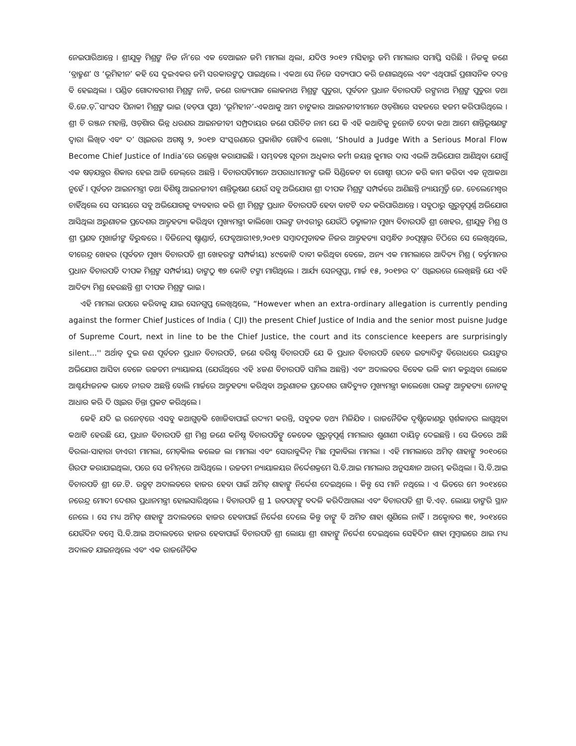ନେଇପାରିଥାନ୍ତେ । ଶ୍ରୀଯୁକ୍ତ ମିଶ୍ରଙ୍କ ନିଜ ନାଁ’ରେ ଏକ ବେଆଇନ ଜମି ମାମଲା ଥିଲା, ଯଦିଓ ୨୦୧୨ ମସିହାରୁ ଜମି ମାମଲାର ସମାପ୍ତି ସରିଛି । ନିଜକୁ ଜଣେ ‘ବ୍ରାହ୍ମଣ’ ଓ ‘ଭୂମିହୀନ’ କହି ସେ ଦୁଇଏକର ଜମି ସରକାରଙ୍କଠୁ ପାଇଥିଲେ । ଏକଥା ସେ ନିଜେ ସତ୍ୟପାଠ କରି ଜଣାଇଥିଲେ ଏବଂ ଏଥିପାଇଁ ପ୍ରଶାସନିକ ତଦନ୍ତ ବି ହେଇଥିଲା । ପଣ୍ଡିତ ଗୋଦାବରୀଶ ମିଶ୍ରଙ୍କ ନାତି, ଜଣେ ରାଜ୍ୟପାଳ ଲୋକନାଥ ମିଶ୍ରଙ୍କ ପୁତୁରା, ପୂର୍ବତନ ପ୍ରଧାନ ବିଚାରପତି ରଙ୍ଗନାଥ ମିଶ୍ରଙ୍କ ପୁତୁରା ତଥା ବି.ଜେ.ଡ଼ି. ସାଂସଦ ପିନାକୀ ମିଶ୍ରଙ୍କ ଭାଇ (ବଡ଼ପା ପୁଅ) ‘ଭୂମିହୀନ’-ଏକଥାକୁ ଆମ ଚାଟୁକାର ଆଇନଜୀବୀମାନେ ଓଡ଼ିଶାରେ ସହଜରେ ହଜମ କରିପାରିଥିଲେ । ଶ୍ରୀ ଚି ରଞ୍ଜନ ମହାନ୍ତି, ଓଡ଼ିଶାର ଭିନ୍ନ ଧରଣର ଆଇନଜୀବୀ ସମ୍ପ୍ରଦାୟର ଜଣେ ପରିଚିତ ନାମ ଯେ କି ଏହି କଥାଟିକୁ ଚୁନୋତି ଦେବା କଥା ଆମେ ଶାନ୍ତିଭୂଷଣଙ୍କ ଦ୍ୱାରା ଲିଖିତ ଏବଂ ଦ’ ଓ୍ୱାଇରର ଅଗଷ୍ଟ ୨, ୨୦୧୭ ସଂସ୍କରଣରେ ପ୍ରକାଶିତ ଗୋଟିଏ ଲେଖା, ‘Should a Judge With a Serious Moral Flow Become Chief Justice of India’ରେ ଉଲ୍ଲେଖ କରାଯାଇଛି । ସମ୍ଭବତଃ ସୂଚନା ଅଧିକାର କର୍ମୀ ଜୟନ୍ତ କୁମାର ଦାସ ଏଭଳି ଅଭିଯୋଗ ଆଣିଥିବା ଯୋଗୁଁ ଏକ ଷଡ଼ଯନ୍ତ୍ରର ଶିକାର ହେଇ ଆଜି ଜେଲ୍‌ରେ ଅଛନ୍ତି । ବିଚାରପତିମାନେ ଅପରାଧୀମାନଙ୍କ ଭଳି ସିଣ୍ଡିକେଟ ବା ଗୋଷ୍ଠୀ ଗଠନ କରି କାମ କରିବା ଏକ ନୂଆକଥା ନୁହେଁ । ପୂର୍ବତନ ଆଇନମନ୍ତ୍ରୀ ତଥା ବିଶିଷ୍ଟ ଆଇନଜୀବୀ ଶାନ୍ତିଭୂଷଣ ଯେଉଁ ସବୁ ଅଭିଯୋଗ ଶ୍ରୀ ଦୀପକ ମିଶ୍ରଙ୍କ ସମ୍ପର୍କରେ ଆଣିଛନ୍ତି ନ୍ୟାୟମୂର୍ତ୍ତି ଜେ. ଚେଲେମେଶ୍ୱର ଚାହିଁଥିଲେ ସେ ସମୟରେ ସବୁ ଅଭିଯୋଗକୁ ବ୍ୟବହାର କରି ଶ୍ରୀ ମିଶ୍ରଙ୍କ ପ୍ରଧାନ ବିଚାରପତି ହେବା ବାଟଟି ବନ୍ଦ କରିପାରିଥାନ୍ତେ । ସବୁଠାରୁ ଗୁରୁତ୍ୱପୂର୍ଣ୍ଣ ଅଭିଯୋଗ ଆସିଥିଲା ଅରୁଣାଚଳ ପ୍ରଦେଶର ଆତ୍ମହତ୍ୟା କରିଥିବା ମୁଖ୍ୟମନ୍ତ୍ରୀ କାଲିଖୋ ପଲଙ୍କ ଡାଏରୀରୁ ଯେଉଁଠି ତତ୍କାଳୀନ ମୁଖ୍ୟ ବିଚାରପତି ଶ୍ରୀ ଖେହର, ଶ୍ରୀଯୁକ୍ତ ମିଶ୍ର ଓ ଶ୍ରୀ ପ୍ରଣବ ମୁଖାର୍ଜୀଙ୍କ ବିରୁଦ୍ଧରେ । ବିଜିନେସ୍ ଷ୍ଟାଣ୍ଡାର୍ଡ, ଫେବୃଆରୀ୧୭,୨୦୧୭ ସମ୍ବାଦମୁତାବକ ନିଜର ଆତ୍ମହତ୍ୟା ସମ୍ବନ୍ଧିତ ୬୦ପୃଷ୍ଠାର ଚିଠିରେ ସେ ଲେଖିଥିଲେ, ବୀରେନ୍ଦ୍ର ଖେହର (ପୂର୍ବତନ ମୁଖ୍ୟ ବିଚାରପତି ଶ୍ରୀ ଖେହରଙ୍କ ସମ୍ପର୍କୀୟ) ୪୯କୋଟି ଦାବୀ କରିଥିବା ବେଳେ, ଅନ୍ୟ ଏକ ମାମଲାରେ ଆଦିତ୍ୟ ମିଶ୍ର ( ବର୍ତ୍ତମାନର ପ୍ରଧାନ ବିଚାରପତି ଦୀପକ ମିଶ୍ରଙ୍କ ସମ୍ପର୍କୀୟ) ତାଙ୍କଠୁ ୩୭ କୋଟି ଟଙ୍କା ମାଗିଥିଲେ । ଆର୍ଯ୍ୟ ସେନଗୁପ୍ତା, ମାର୍ଚ୍ଚ ୧୫, ୨୦୧୭ର ଦ’ ଓ୍ୱାଇରରେ ଲେଖିଛନ୍ତି ଯେ ଏହି ଆଦିତ୍ୟ ମିଶ୍ର ହେଉଛନ୍ତି ଶ୍ରୀ ଦୀପକ ମିଶ୍ରଙ୍କ ଭାଇ ।
ଏହି ମାମଲା ଉପରେ କରିବାକୁ ଯାଇ ସେନଗୁପ୍ତ ଲେଖିଥିଲେ, “However when an extra-ordinary allegation is currently pending against the former Chief Justices of India ( CJI) the present Chief Justice of India and the senior most puisne Judge of Supreme Court, next in line to be the Chief Justice, the court and its conscience keepers are surprisingly silent...'' ଅର୍ଥାତ୍ ଦୁଇ ଜଣ ପୂର୍ବତନ ପ୍ରଧାନ ବିଚାରପତି, ଜଣେ ବରିଷ୍ଠ ବିଚାରପତି ଯେ କି ପ୍ରଧାନ ବିଚାରପତି ହେବେ ଇତ୍ୟାଦିଙ୍କ ବିରୋଧରେ ଭୟଙ୍କର ଅଭିଯୋଗ ଆସିବା ବେଳେ ଉଚ୍ଚତମ ନ୍ୟାୟାଳୟ (ଯେଉଁଥିରେ ଏହି ୪ଜଣ ବିଚାରପତି ସାମିଲ ଅଛନ୍ତି) ଏବଂ ଅଦାଲତର ବିବେକ ଭଳି କାମ କରୁଥିବା ଲୋକେ ଆଶ୍ଚର୍ଯ୍ୟଜନକ ଭାବେ ନୀରବ ଅଛନ୍ତି ବୋଲି ମାର୍ଚ୍ଚରେ ଆତ୍ମହତ୍ୟା କରିଥିବା ଅରୁଣାଚଳ ପ୍ରଦେଶର ଗାଦିଚ୍ୟୁତ ମୁଖ୍ୟମନ୍ତ୍ରୀ କାଲେଖୋ ପଲଙ୍କ ଆତ୍ମହତ୍ୟା ନୋଟକୁ ଆଧାର କରି ଦି ଓ୍ୱାଇର ଚିନ୍ତା ପ୍ରକଟ କରିଥିଲେ ।
କେହି ଯଦି ଇ ରନେଟ୍‌ରେ ଏସବୁ କଥାଗୁଡ଼ିକ ଖୋଜିବାପାଇଁ ଉଦ୍ୟମ କରନ୍ତି, ସବୁତକ ତଥ୍ୟ ମିଳିଯିବ । ରାଜନୈତିକ ଦୃଷ୍ଟିକୋଣରୁ ସ୍ପର୍ଶକାତର ଲାଗୁଥିବା କଥାଟି ହେଉଛି ଯେ, ପ୍ରଧାନ ବିଚାରପତି ଶ୍ରୀ ମିଶ୍ର ଜଣେ କନିଷ୍ଠ ବିଚାରପତିଙ୍କୁ କେତେକ ଗୁରୁତ୍ୱପୂର୍ଣ୍ଣ ମାମଲାର ଶୁଣାଣୀ ଦାୟିତ୍ୱ ଦେଇଛନ୍ତି । ସେ ଭିତରେ ଅଛି ବିରଲା-ସାହାରା ଡାଏରୀ ମାମଲା, ମେଡ଼ିକାଲ କଲେଜ ଲା ମାମଲା ଏବଂ ସୋରାବୁଦ୍ଦିନ୍ ମିଛ ମୁକାବିଲା ମାମଲା । ଏହି ମାମଲାରେ ଅମିତ୍ ଶାହାଙ୍କୁ ୨୦୧୦ରେ ଗିରଫ କରାଯାଇଥିଲା, ପରେ ସେ ଜମିନ୍‌ରେ ଆସିଥିଲେ । ଉଚ୍ଚତମ ନ୍ୟାୟାଳୟର ନିର୍ଦ୍ଦେଶକ୍ରମେ ସି.ବି.ଆଇ ମାମଲାର ଅନୁସନ୍ଧାନ ଆରମ୍ଭ କରିଥିଲା । ସି.ବି.ଆଇ ବିଚାରପତି ଶ୍ରୀ ଜେ.ଟି. ଉତ୍ପଟ୍ ଅଦାଲତରେ ହାଜର ହେବା ପାଇଁ ଅମିତ୍ ଶାହାଙ୍କୁ ନିର୍ଦ୍ଦେଶ ଦେଇଥିଲେ । କିନ୍ତୁ ସେ ମାନି ନଥିଲେ । ଏ ଭିତରେ ମେ ୨୦୧୪ରେ ନରେନ୍ଦ୍ର ମୋଦୀ ଦେଶର ପ୍ରଧାନମନ୍ତ୍ରୀ ହୋଇସାରିଥିଲେ । ବିଚାରପତି ଶ୍ର 1 ଉତପଟ୍‌ଙ୍କୁ ବଦଳି କରିଦିଆଗଲା ଏବଂ ବିଚାରପତି ଶ୍ରୀ ବି.ଏଚ୍. ଲୋୟା ତାଙ୍କରି ସ୍ଥାନ ନେଲେ । ସେ ମଧ୍ୟ ଅମିତ୍ ଶାହାଙ୍କୁ ଅଦାଲତରେ ହାଜର ହେବାପାଇଁ ନିର୍ଦ୍ଦେଶ ଦେଲେ କିନ୍ତୁ ତାଙ୍କୁ ବି ଅମିତ ଶାହା ଶୁଣିଲେ ନାହିଁ । ଅକ୍ଟୋବର ୩୧, ୨୦୧୪ରେ ଯେଉଁଦିନ ବମ୍ବେ ସି.ବି.ଆଇ ଅଦାଲତରେ ହାଜର ହେବାପାଇଁ ବିଚାରପତି ଶ୍ରୀ ଲୋୟା ଶ୍ରୀ ଶାହାଙ୍କୁ ନିର୍ଦ୍ଦେଶ ଦେଇଥିଲେ ସେହିଦିନ ଶାହା ମୁମ୍ବାଇରେ ଥାଇ ମଧ୍ୟ ଅଦାଲତ ଯାଇନଥିଲେ ଏବଂ ଏକ ରାଜନୈତିକ